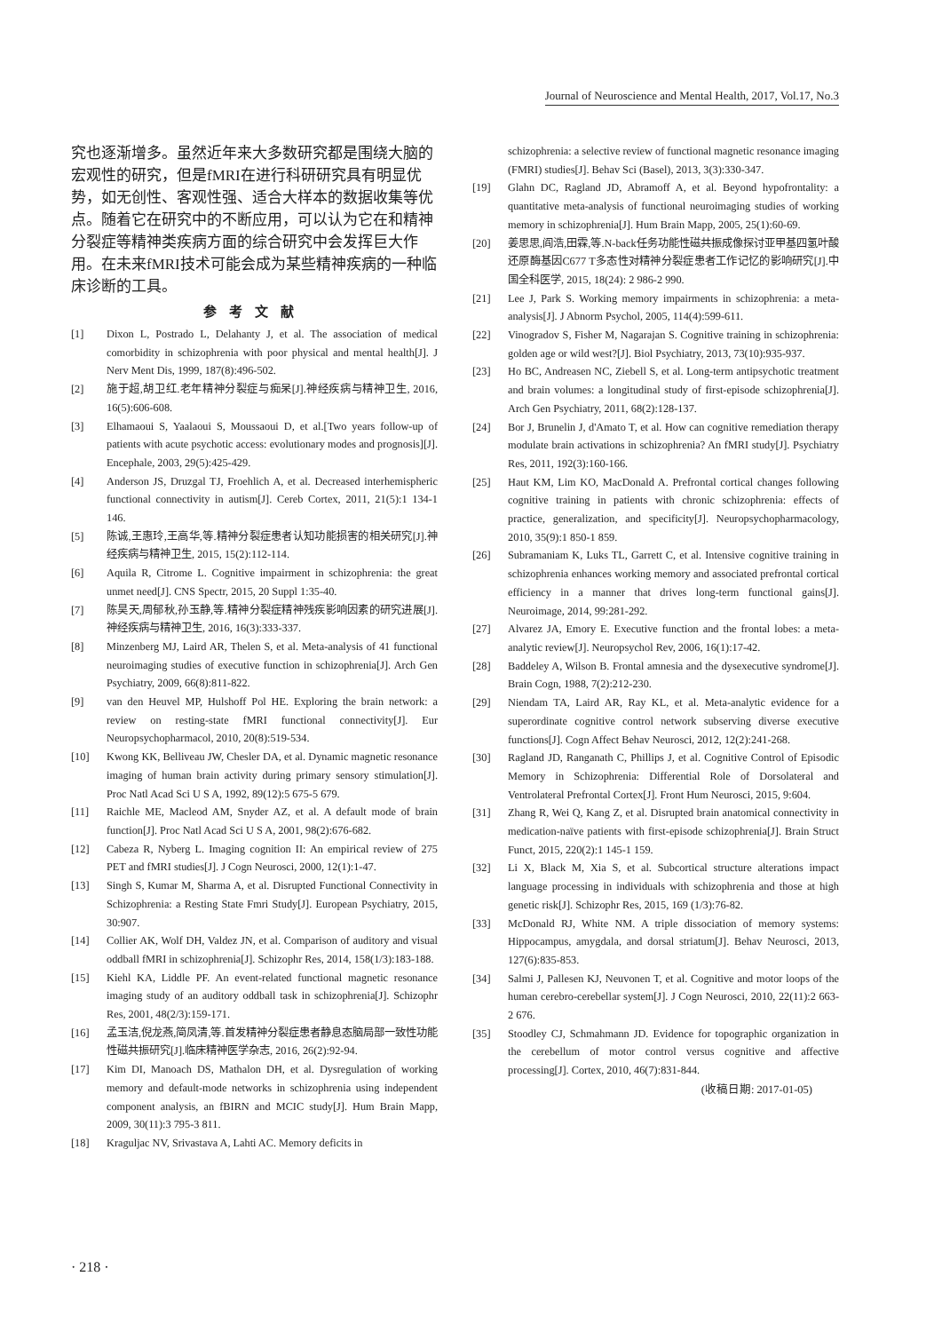Journal of Neuroscience and Mental Health, 2017, Vol.17, No.3
究也逐渐增多。虽然近年来大多数研究都是围绕大脑的宏观性的研究，但是fMRI在进行科研研究具有明显优势，如无创性、客观性强、适合大样本的数据收集等优点。随着它在研究中的不断应用，可以认为它在和精神分裂症等精神类疾病方面的综合研究中会发挥巨大作用。在未来fMRI技术可能会成为某些精神疾病的一种临床诊断的工具。
参考文献
[1] Dixon L, Postrado L, Delahanty J, et al. The association of medical comorbidity in schizophrenia with poor physical and mental health[J]. J Nerv Ment Dis, 1999, 187(8):496-502.
[2] 施于超,胡卫红.老年精神分裂症与痴呆[J].神经疾病与精神卫生, 2016, 16(5):606-608.
[3] Elhamaoui S, Yaalaoui S, Moussaoui D, et al.[Two years follow-up of patients with acute psychotic access: evolutionary modes and prognosis][J]. Encephale, 2003, 29(5):425-429.
[4] Anderson JS, Druzgal TJ, Froehlich A, et al. Decreased interhemispheric functional connectivity in autism[J]. Cereb Cortex, 2011, 21(5):1 134-1 146.
[5] 陈诚,王惠玲,王高华,等.精神分裂症患者认知功能损害的相关研究[J].神经疾病与精神卫生, 2015, 15(2):112-114.
[6] Aquila R, Citrome L. Cognitive impairment in schizophrenia: the great unmet need[J]. CNS Spectr, 2015, 20 Suppl 1:35-40.
[7] 陈昊天,周郁秋,孙玉静,等.精神分裂症精神残疾影响因素的研究进展[J].神经疾病与精神卫生, 2016, 16(3):333-337.
[8] Minzenberg MJ, Laird AR, Thelen S, et al. Meta-analysis of 41 functional neuroimaging studies of executive function in schizophrenia[J]. Arch Gen Psychiatry, 2009, 66(8):811-822.
[9] van den Heuvel MP, Hulshoff Pol HE. Exploring the brain network: a review on resting-state fMRI functional connectivity[J]. Eur Neuropsychopharmacol, 2010, 20(8):519-534.
[10] Kwong KK, Belliveau JW, Chesler DA, et al. Dynamic magnetic resonance imaging of human brain activity during primary sensory stimulation[J]. Proc Natl Acad Sci U S A, 1992, 89(12):5 675-5 679.
[11] Raichle ME, Macleod AM, Snyder AZ, et al. A default mode of brain function[J]. Proc Natl Acad Sci U S A, 2001, 98(2):676-682.
[12] Cabeza R, Nyberg L. Imaging cognition II: An empirical review of 275 PET and fMRI studies[J]. J Cogn Neurosci, 2000, 12(1):1-47.
[13] Singh S, Kumar M, Sharma A, et al. Disrupted Functional Connectivity in Schizophrenia: a Resting State Fmri Study[J]. European Psychiatry, 2015, 30:907.
[14] Collier AK, Wolf DH, Valdez JN, et al. Comparison of auditory and visual oddball fMRI in schizophrenia[J]. Schizophr Res, 2014, 158(1/3):183-188.
[15] Kiehl KA, Liddle PF. An event-related functional magnetic resonance imaging study of an auditory oddball task in schizophrenia[J]. Schizophr Res, 2001, 48(2/3):159-171.
[16] 孟玉洁,倪龙燕,简凤清,等.首发精神分裂症患者静息态脑局部一致性功能性磁共振研究[J].临床精神医学杂志, 2016, 26(2):92-94.
[17] Kim DI, Manoach DS, Mathalon DH, et al. Dysregulation of working memory and default-mode networks in schizophrenia using independent component analysis, an fBIRN and MCIC study[J]. Hum Brain Mapp, 2009, 30(11):3 795-3 811.
[18] Kraguljac NV, Srivastava A, Lahti AC. Memory deficits in
schizophrenia: a selective review of functional magnetic resonance imaging (FMRI) studies[J]. Behav Sci (Basel), 2013, 3(3):330-347.
[19] Glahn DC, Ragland JD, Abramoff A, et al. Beyond hypofrontality: a quantitative meta-analysis of functional neuroimaging studies of working memory in schizophrenia[J]. Hum Brain Mapp, 2005, 25(1):60-69.
[20] 姜思思,阎浩,田霖,等.N-back任务功能性磁共振成像探讨亚甲基四氢叶酸还原酶基因C677 T多态性对精神分裂症患者工作记忆的影响研究[J].中国全科医学, 2015, 18(24): 2 986-2 990.
[21] Lee J, Park S. Working memory impairments in schizophrenia: a meta-analysis[J]. J Abnorm Psychol, 2005, 114(4):599-611.
[22] Vinogradov S, Fisher M, Nagarajan S. Cognitive training in schizophrenia: golden age or wild west?[J]. Biol Psychiatry, 2013, 73(10):935-937.
[23] Ho BC, Andreasen NC, Ziebell S, et al. Long-term antipsychotic treatment and brain volumes: a longitudinal study of first-episode schizophrenia[J]. Arch Gen Psychiatry, 2011, 68(2):128-137.
[24] Bor J, Brunelin J, d'Amato T, et al. How can cognitive remediation therapy modulate brain activations in schizophrenia? An fMRI study[J]. Psychiatry Res, 2011, 192(3):160-166.
[25] Haut KM, Lim KO, MacDonald A. Prefrontal cortical changes following cognitive training in patients with chronic schizophrenia: effects of practice, generalization, and specificity[J]. Neuropsychopharmacology, 2010, 35(9):1 850-1 859.
[26] Subramaniam K, Luks TL, Garrett C, et al. Intensive cognitive training in schizophrenia enhances working memory and associated prefrontal cortical efficiency in a manner that drives long-term functional gains[J]. Neuroimage, 2014, 99:281-292.
[27] Alvarez JA, Emory E. Executive function and the frontal lobes: a meta-analytic review[J]. Neuropsychol Rev, 2006, 16(1):17-42.
[28] Baddeley A, Wilson B. Frontal amnesia and the dysexecutive syndrome[J]. Brain Cogn, 1988, 7(2):212-230.
[29] Niendam TA, Laird AR, Ray KL, et al. Meta-analytic evidence for a superordinate cognitive control network subserving diverse executive functions[J]. Cogn Affect Behav Neurosci, 2012, 12(2):241-268.
[30] Ragland JD, Ranganath C, Phillips J, et al. Cognitive Control of Episodic Memory in Schizophrenia: Differential Role of Dorsolateral and Ventrolateral Prefrontal Cortex[J]. Front Hum Neurosci, 2015, 9:604.
[31] Zhang R, Wei Q, Kang Z, et al. Disrupted brain anatomical connectivity in medication-naïve patients with first-episode schizophrenia[J]. Brain Struct Funct, 2015, 220(2):1 145-1 159.
[32] Li X, Black M, Xia S, et al. Subcortical structure alterations impact language processing in individuals with schizophrenia and those at high genetic risk[J]. Schizophr Res, 2015, 169 (1/3):76-82.
[33] McDonald RJ, White NM. A triple dissociation of memory systems: Hippocampus, amygdala, and dorsal striatum[J]. Behav Neurosci, 2013, 127(6):835-853.
[34] Salmi J, Pallesen KJ, Neuvonen T, et al. Cognitive and motor loops of the human cerebro-cerebellar system[J]. J Cogn Neurosci, 2010, 22(11):2 663-2 676.
[35] Stoodley CJ, Schmahmann JD. Evidence for topographic organization in the cerebellum of motor control versus cognitive and affective processing[J]. Cortex, 2010, 46(7):831-844.
(收稿日期: 2017-01-05)
· 218 ·